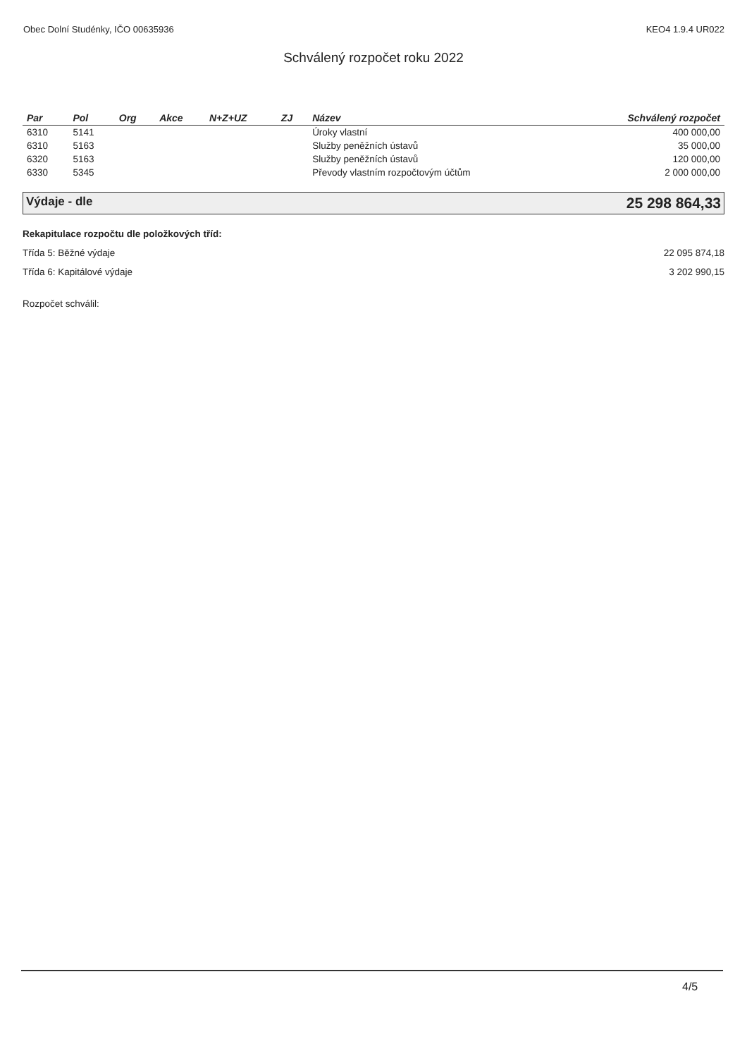Obec Dolní Studénky, IČO 00635936 KEO4 1.9.4 UR022
Schválený rozpočet roku 2022
| Par | Pol | Org | Akce | N+Z+UZ | ZJ | Název | Schválený rozpočet |
| --- | --- | --- | --- | --- | --- | --- | --- |
| 6310 | 5141 | | | | | Úroky vlastní | 400 000,00 |
| 6310 | 5163 | | | | | Služby peněžních ústavů | 35 000,00 |
| 6320 | 5163 | | | | | Služby peněžních ústavů | 120 000,00 |
| 6330 | 5345 | | | | | Převody vlastním rozpočtovým účtům | 2 000 000,00 |
Výdaje - dle 25 298 864,33
Rekapitulace rozpočtu dle položkových tříd:
Třída 5: Běžné výdaje 22 095 874,18
Třída 6: Kapitálové výdaje 3 202 990,15
Rozpočet schválil:
4/5